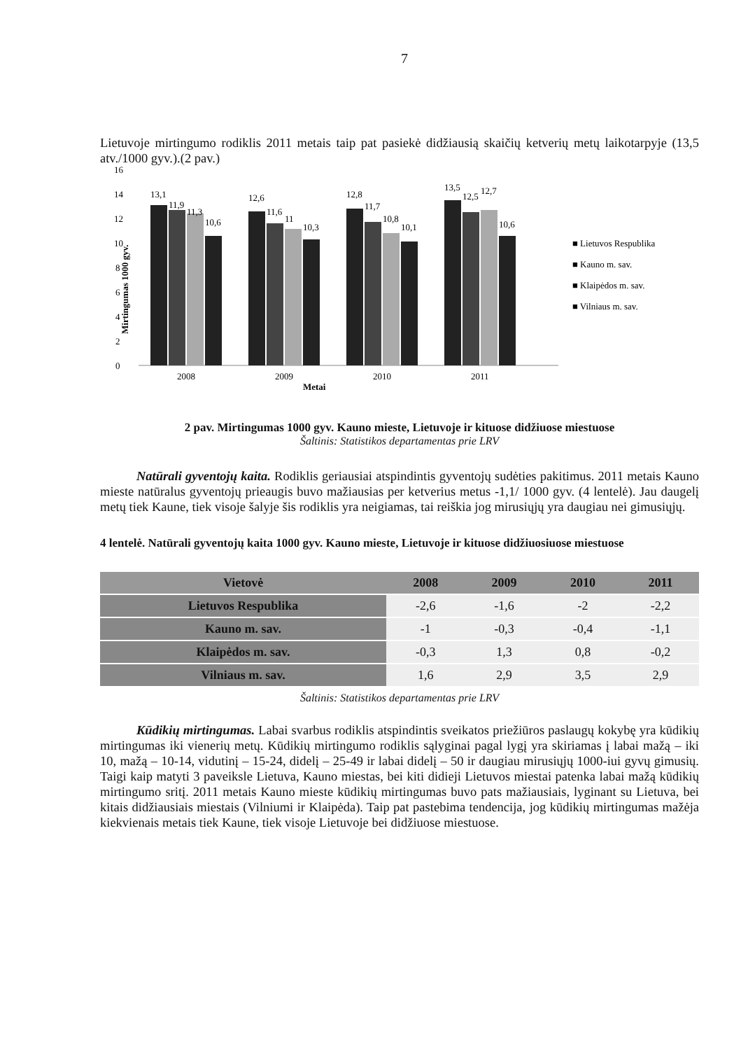7
Lietuvoje mirtingumo rodiklis 2011 metais taip pat pasiekė didžiausią skaičių ketverių metų laikotarpyje (13,5 atv./1000 gyv.).(2 pav.)
16
14
12
10
8
6
4
2
0
Mirtingumas 1000 gyv.
13,1
11,9
11,3
10,6
12,6
11,6
11
10,3
12,8
11,7
10,8
10,1
13,5
12,5
12,7
10,6
2008
2009
2010
2011
Metai
■ Lietuvos Respublika
■ Kauno m. sav.
■ Klaipėdos m. sav.
■ Vilniaus m. sav.
2 pav. Mirtingumas 1000 gyv. Kauno mieste, Lietuvoje ir kituose didžiuose miestuose
Šaltinis: Statistikos departamentas prie LRV
Natūrali gyventojų kaita. Rodiklis geriausiai atspindintis gyventojų sudėties pakitimus. 2011 metais Kauno mieste natūralus gyventojų prieaugis buvo mažiausias per ketverius metus -1,1/ 1000 gyv. (4 lentelė). Jau daugelį metų tiek Kaune, tiek visoje šalyje šis rodiklis yra neigiamas, tai reiškia jog mirusiųjų yra daugiau nei gimusiųjų.
4 lentelė. Natūrali gyventojų kaita 1000 gyv. Kauno mieste, Lietuvoje ir kituose didžiuosiuose miestuose
| Vietovė | 2008 | 2009 | 2010 | 2011 |
| --- | --- | --- | --- | --- |
| Lietuvos Respublika | -2,6 | -1,6 | -2 | -2,2 |
| Kauno m. sav. | -1 | -0,3 | -0,4 | -1,1 |
| Klaipėdos m. sav. | -0,3 | 1,3 | 0,8 | -0,2 |
| Vilniaus m. sav. | 1,6 | 2,9 | 3,5 | 2,9 |
Šaltinis: Statistikos departamentas prie LRV
Kūdikių mirtingumas. Labai svarbus rodiklis atspindintis sveikatos priežiūros paslaugų kokybę yra kūdikių mirtingumas iki vienerių metų. Kūdikių mirtingumo rodiklis sąlyginai pagal lygį yra skiriamas į labai mažą – iki 10, mažą – 10-14, vidutinį – 15-24, didelį – 25-49 ir labai didelį – 50 ir daugiau mirusiųjų 1000-iui gyvų gimusių. Taigi kaip matyti 3 paveiksle Lietuva, Kauno miestas, bei kiti didieji Lietuvos miestai patenka labai mažą kūdikių mirtingumo sritį. 2011 metais Kauno mieste kūdikių mirtingumas buvo pats mažiausiais, lyginant su Lietuva, bei kitais didžiausiais miestais (Vilniumi ir Klaipėda). Taip pat pastebima tendencija, jog kūdikių mirtingumas mažėja kiekvienais metais tiek Kaune, tiek visoje Lietuvoje bei didžiuose miestuose.